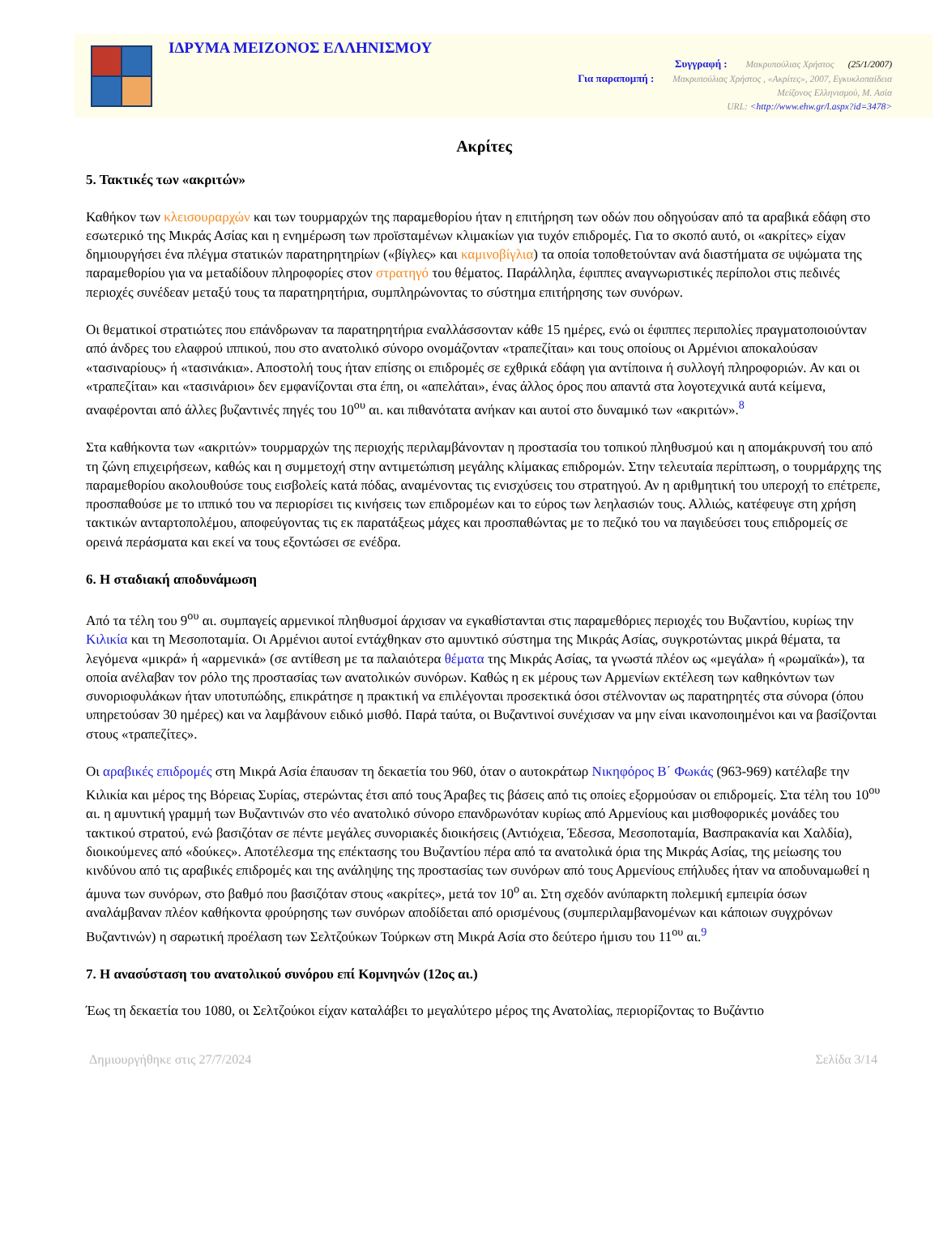ΙΔΡΥΜΑ ΜΕΙΖΟΝΟΣ ΕΛΛΗΝΙΣΜΟΥ
Συγγραφή : Μακρυπούλιας Χρήστος (25/1/2007)
Για παραπομπή : Μακρυπούλιας Χρήστος , «Ακρίτες», 2007, Εγκυκλοπαίδεια
Μείζονος Ελληνισμού, Μ. Ασία
URL: <http://www.ehw.gr/l.aspx?id=3478>
Ακρίτες
5. Τακτικές των «ακριτών»
Καθήκον των κλεισουραρχών και των τουρμαρχών της παραμεθορίου ήταν η επιτήρηση των οδών που οδηγούσαν από τα αραβικά εδάφη στο εσωτερικό της Μικράς Ασίας και η ενημέρωση των προϊσταμένων κλιμακίων για τυχόν επιδρομές. Για το σκοπό αυτό, οι «ακρίτες» είχαν δημιουργήσει ένα πλέγμα στατικών παρατηρητηρίων («βίγλες» και καμινοβίγλια) τα οποία τοποθετούνταν ανά διαστήματα σε υψώματα της παραμεθορίου για να μεταδίδουν πληροφορίες στον στρατηγό του θέματος. Παράλληλα, έφιππες αναγνωριστικές περίπολοι στις πεδινές περιοχές συνέδεαν μεταξύ τους τα παρατηρητήρια, συμπληρώνοντας το σύστημα επιτήρησης των συνόρων.
Οι θεματικοί στρατιώτες που επάνδρωναν τα παρατηρητήρια εναλλάσσονταν κάθε 15 ημέρες, ενώ οι έφιππες περιπολίες πραγματοποιούνταν από άνδρες του ελαφρού ιππικού, που στο ανατολικό σύνορο ονομάζονταν «τραπεζίται» και τους οποίους οι Αρμένιοι αποκαλούσαν «τασιναρίους» ή «τασινάκια». Αποστολή τους ήταν επίσης οι επιδρομές σε εχθρικά εδάφη για αντίποινα ή συλλογή πληροφοριών. Αν και οι «τραπεζίται» και «τασινάριοι» δεν εμφανίζονται στα έπη, οι «απελάται», ένας άλλος όρος που απαντά στα λογοτεχνικά αυτά κείμενα, αναφέρονται από άλλες βυζαντινές πηγές του 10<sup>ου</sup> αι. και πιθανότατα ανήκαν και αυτοί στο δυναμικό των «ακριτών».<sup>8</sup>
Στα καθήκοντα των «ακριτών» τουρμαρχών της περιοχής περιλαμβάνονταν η προστασία του τοπικού πληθυσμού και η απομάκρυνσή του από τη ζώνη επιχειρήσεων, καθώς και η συμμετοχή στην αντιμετώπιση μεγάλης κλίμακας επιδρομών. Στην τελευταία περίπτωση, ο τουρμάρχης της παραμεθορίου ακολουθούσε τους εισβολείς κατά πόδας, αναμένοντας τις ενισχύσεις του στρατηγού. Αν η αριθμητική του υπεροχή το επέτρεπε, προσπαθούσε με το ιππικό του να περιορίσει τις κινήσεις των επιδρομέων και το εύρος των λεηλασιών τους. Αλλιώς, κατέφευγε στη χρήση τακτικών ανταρτοπολέμου, αποφεύγοντας τις εκ παρατάξεως μάχες και προσπαθώντας με το πεζικό του να παγιδεύσει τους επιδρομείς σε ορεινά περάσματα και εκεί να τους εξοντώσει σε ενέδρα.
6. Η σταδιακή αποδυνάμωση
Από τα τέλη του 9<sup>ου</sup> αι. συμπαγείς αρμενικοί πληθυσμοί άρχισαν να εγκαθίστανται στις παραμεθόριες περιοχές του Βυζαντίου, κυρίως την Κιλικία και τη Μεσοποταμία. Οι Αρμένιοι αυτοί εντάχθηκαν στο αμυντικό σύστημα της Μικράς Ασίας, συγκροτώντας μικρά θέματα, τα λεγόμενα «μικρά» ή «αρμενικά» (σε αντίθεση με τα παλαιότερα θέματα της Μικράς Ασίας, τα γνωστά πλέον ως «μεγάλα» ή «ρωμαϊκά»), τα οποία ανέλαβαν τον ρόλο της προστασίας των ανατολικών συνόρων. Καθώς η εκ μέρους των Αρμενίων εκτέλεση των καθηκόντων των συνοριοφυλάκων ήταν υποτυπώδης, επικράτησε η πρακτική να επιλέγονται προσεκτικά όσοι στέλνονταν ως παρατηρητές στα σύνορα (όπου υπηρετούσαν 30 ημέρες) και να λαμβάνουν ειδικό μισθό. Παρά ταύτα, οι Βυζαντινοί συνέχισαν να μην είναι ικανοποιημένοι και να βασίζονται στους «τραπεζίτες».
Οι αραβικές επιδρομές στη Μικρά Ασία έπαυσαν τη δεκαετία του 960, όταν ο αυτοκράτωρ Νικηφόρος Β΄ Φωκάς (963-969) κατέλαβε την Κιλικία και μέρος της Βόρειας Συρίας, στερώντας έτσι από τους Άραβες τις βάσεις από τις οποίες εξορμούσαν οι επιδρομείς. Στα τέλη του 10<sup>ου</sup> αι. η αμυντική γραμμή των Βυζαντινών στο νέο ανατολικό σύνορο επανδρωνόταν κυρίως από Αρμενίους και μισθοφορικές μονάδες του τακτικού στρατού, ενώ βασιζόταν σε πέντε μεγάλες συνοριακές διοικήσεις (Αντιόχεια, Έδεσσα, Μεσοποταμία, Βασπρακανία και Χαλδία), διοικούμενες από «δούκες». Αποτέλεσμα της επέκτασης του Βυζαντίου πέρα από τα ανατολικά όρια της Μικράς Ασίας, της μείωσης του κινδύνου από τις αραβικές επιδρομές και της ανάληψης της προστασίας των συνόρων από τους Αρμενίους επήλυδες ήταν να αποδυναμωθεί η άμυνα των συνόρων, στο βαθμό που βασιζόταν στους «ακρίτες», μετά τον 10<sup>ο</sup> αι. Στη σχεδόν ανύπαρκτη πολεμική εμπειρία όσων αναλάμβαναν πλέον καθήκοντα φρούρησης των συνόρων αποδίδεται από ορισμένους (συμπεριλαμβανομένων και κάποιων συγχρόνων Βυζαντινών) η σαρωτική προέλαση των Σελτζούκων Τούρκων στη Μικρά Ασία στο δεύτερο ήμισυ του 11<sup>ου</sup> αι.<sup>9</sup>
7. Η ανασύσταση του ανατολικού συνόρου επί Κομνηνών (12ος αι.)
Έως τη δεκαετία του 1080, οι Σελτζούκοι είχαν καταλάβει το μεγαλύτερο μέρος της Ανατολίας, περιορίζοντας το Βυζάντιο
Δημιουργήθηκε στις 27/7/2024 Σελίδα 3/14